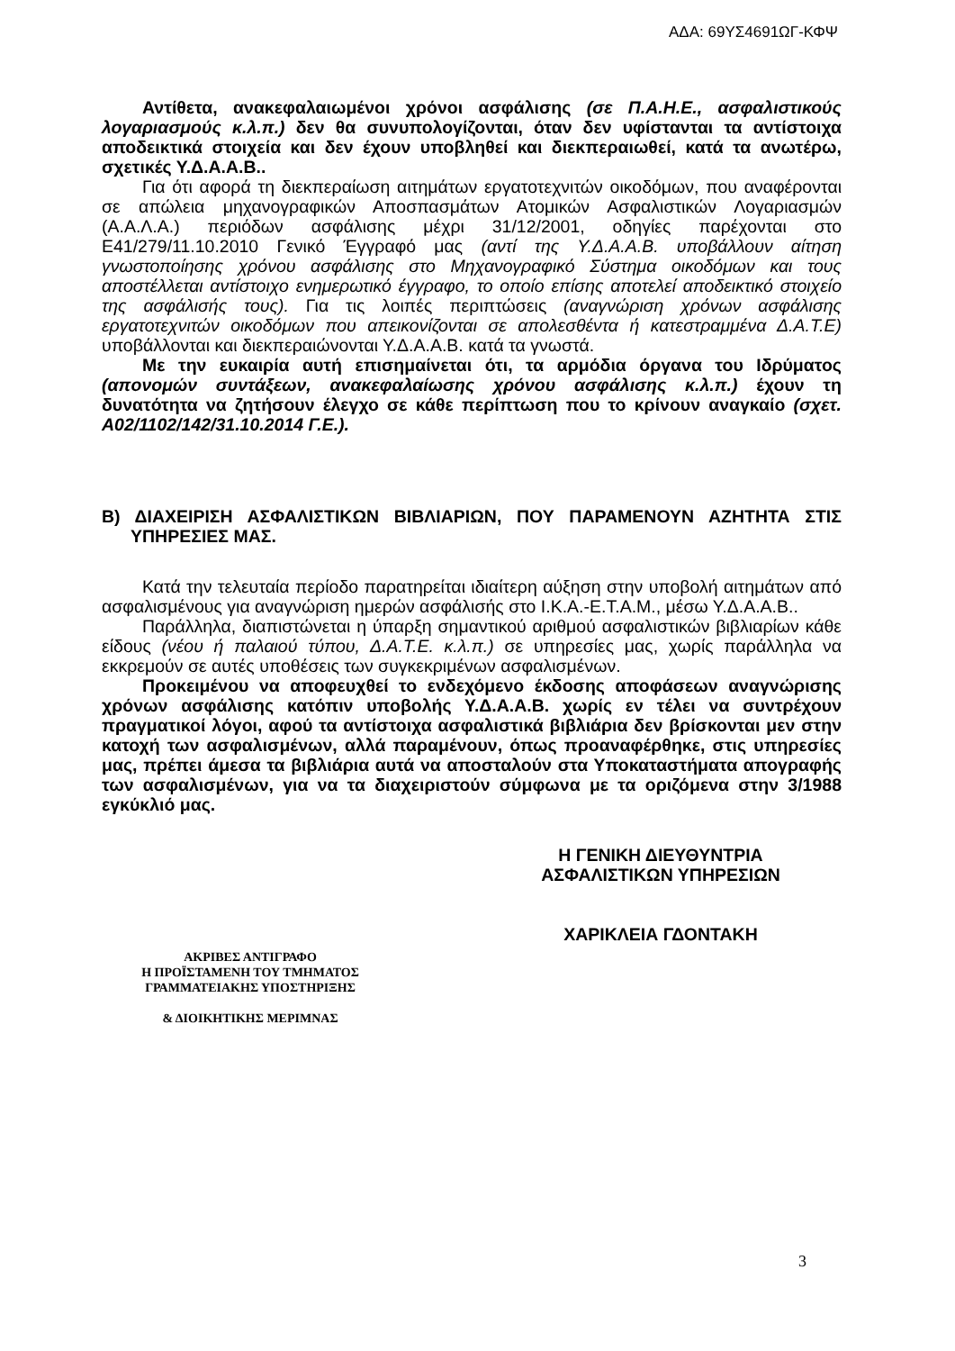ΑΔΑ: 69ΥΣ4691ΩΓ-ΚΦΨ
Αντίθετα, ανακεφαλαιωμένοι χρόνοι ασφάλισης (σε Π.Α.Η.Ε., ασφαλιστικούς λογαριασμούς κ.λ.π.) δεν θα συνυπολογίζονται, όταν δεν υφίστανται τα αντίστοιχα αποδεικτικά στοιχεία και δεν έχουν υποβληθεί και διεκπεραιωθεί, κατά τα ανωτέρω, σχετικές Υ.Δ.Α.Α.Β..
Για ότι αφορά τη διεκπεραίωση αιτημάτων εργατοτεχνιτών οικοδόμων, που αναφέρονται σε απώλεια μηχανογραφικών Αποσπασμάτων Ατομικών Ασφαλιστικών Λογαριασμών (Α.Α.Λ.Α.) περιόδων ασφάλισης μέχρι 31/12/2001, οδηγίες παρέχονται στο Ε41/279/11.10.2010 Γενικό Έγγραφό μας (αντί της Υ.Δ.Α.Α.Β. υποβάλλουν αίτηση γνωστοποίησης χρόνου ασφάλισης στο Μηχανογραφικό Σύστημα οικοδόμων και τους αποστέλλεται αντίστοιχο ενημερωτικό έγγραφο, το οποίο επίσης αποτελεί αποδεικτικό στοιχείο της ασφάλισής τους). Για τις λοιπές περιπτώσεις (αναγνώριση χρόνων ασφάλισης εργατοτεχνιτών οικοδόμων που απεικονίζονται σε απολεσθέντα ή κατεστραμμένα Δ.Α.Τ.Ε) υποβάλλονται και διεκπεραιώνονται Υ.Δ.Α.Α.Β. κατά τα γνωστά.
Με την ευκαιρία αυτή επισημαίνεται ότι, τα αρμόδια όργανα του Ιδρύματος (απονομών συντάξεων, ανακεφαλαίωσης χρόνου ασφάλισης κ.λ.π.) έχουν τη δυνατότητα να ζητήσουν έλεγχο σε κάθε περίπτωση που το κρίνουν αναγκαίο (σχετ. Α02/1102/142/31.10.2014 Γ.Ε.).
Β) ΔΙΑΧΕΙΡΙΣΗ ΑΣΦΑΛΙΣΤΙΚΩΝ ΒΙΒΛΙΑΡΙΩΝ, ΠΟΥ ΠΑΡΑΜΕΝΟΥΝ ΑΖΗΤΗΤΑ ΣΤΙΣ ΥΠΗΡΕΣΙΕΣ ΜΑΣ.
Κατά την τελευταία περίοδο παρατηρείται ιδιαίτερη αύξηση στην υποβολή αιτημάτων από ασφαλισμένους για αναγνώριση ημερών ασφάλισής στο Ι.Κ.Α.-Ε.Τ.Α.Μ., μέσω Υ.Δ.Α.Α.Β..
Παράλληλα, διαπιστώνεται η ύπαρξη σημαντικού αριθμού ασφαλιστικών βιβλιαρίων κάθε είδους (νέου ή παλαιού τύπου, Δ.Α.Τ.Ε. κ.λ.π.) σε υπηρεσίες μας, χωρίς παράλληλα να εκκρεμούν σε αυτές υποθέσεις των συγκεκριμένων ασφαλισμένων.
Προκειμένου να αποφευχθεί το ενδεχόμενο έκδοσης αποφάσεων αναγνώρισης χρόνων ασφάλισης κατόπιν υποβολής Υ.Δ.Α.Α.Β. χωρίς εν τέλει να συντρέχουν πραγματικοί λόγοι, αφού τα αντίστοιχα ασφαλιστικά βιβλιάρια δεν βρίσκονται μεν στην κατοχή των ασφαλισμένων, αλλά παραμένουν, όπως προαναφέρθηκε, στις υπηρεσίες μας, πρέπει άμεσα τα βιβλιάρια αυτά να αποσταλούν στα Υποκαταστήματα απογραφής των ασφαλισμένων, για να τα διαχειριστούν σύμφωνα με τα οριζόμενα στην 3/1988 εγκύκλιό μας.
Η ΓΕΝΙΚΗ ΔΙΕΥΘΥΝΤΡΙΑ
ΑΣΦΑΛΙΣΤΙΚΩΝ ΥΠΗΡΕΣΙΩΝ
ΧΑΡΙΚΛΕΙΑ ΓΔΟΝΤΑΚΗ
ΑΚΡΙΒΕΣ ΑΝΤΙΓΡΑΦΟ
Η ΠΡΟΪΣΤΑΜΕΝΗ ΤΟΥ ΤΜΗΜΑΤΟΣ
ΓΡΑΜΜΑΤΕΙΑΚΗΣ ΥΠΟΣΤΗΡΙΞΗΣ
& ΔΙΟΙΚΗΤΙΚΗΣ ΜΕΡΙΜΝΑΣ
3